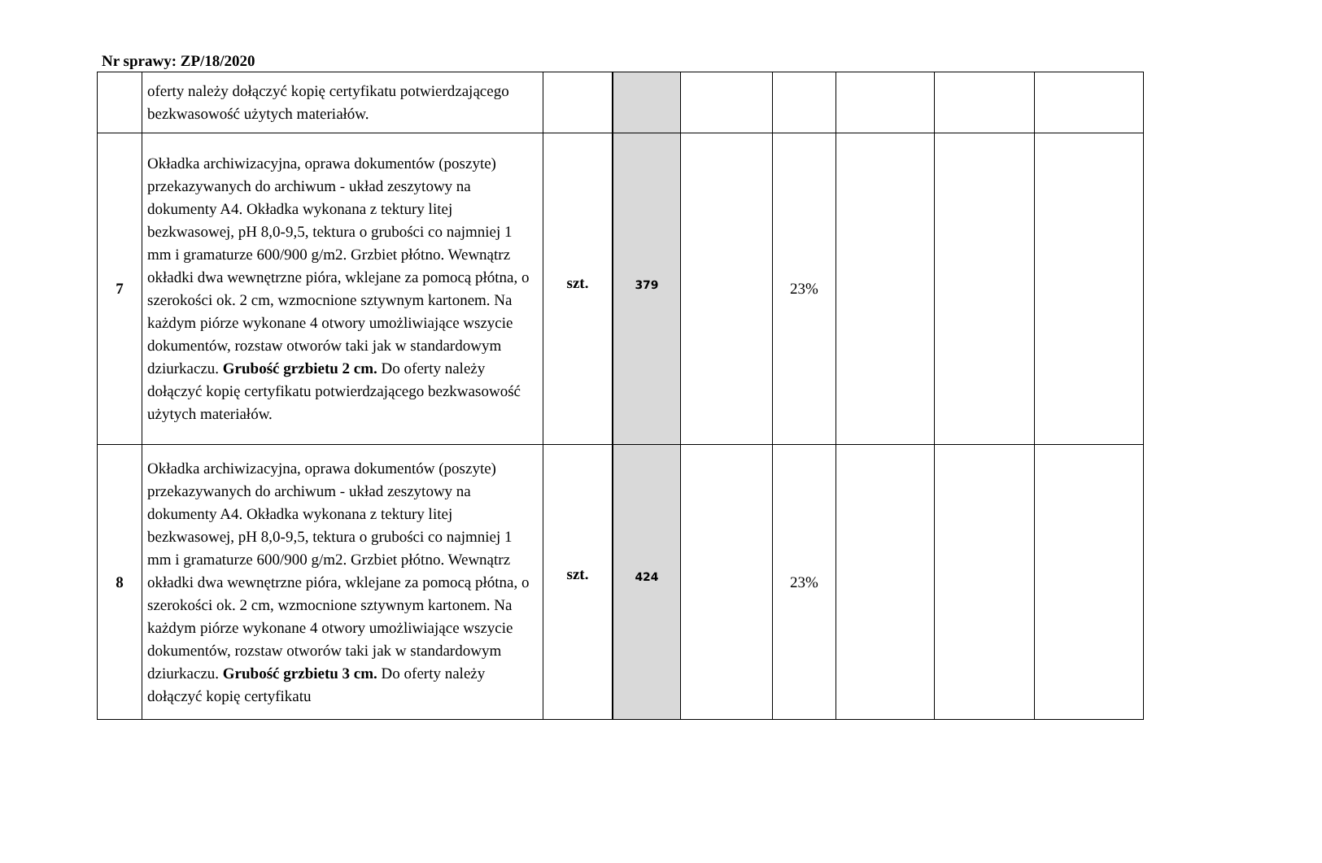Nr sprawy: ZP/18/2020
| | oferty należy dołączyć kopię certyfikatu potwierdzającego bezkwasowość użytych materiałów. | | | | | | | |
| 7 | Okładka archiwizacyjna, oprawa dokumentów (poszyte) przekazywanych do archiwum - układ zeszytowy na dokumenty A4. Okładka wykonana z tektury litej bezkwasowej, pH 8,0-9,5, tektura o grubości co najmniej 1 mm i gramaturze 600/900 g/m2. Grzbiet płótno. Wewnątrz okładki dwa wewnętrzne pióra, wklejane za pomocą płótna, o szerokości ok. 2 cm, wzmocnione sztywnym kartonem. Na każdym piórze wykonane 4 otwory umożliwiające wszycie dokumentów, rozstaw otworów taki jak w standardowym dziurkaczu. Grubość grzbietu 2 cm. Do oferty należy dołączyć kopię certyfikatu potwierdzającego bezkwasowość użytych materiałów. | szt. | 379 | | 23% | | | |
| 8 | Okładka archiwizacyjna, oprawa dokumentów (poszyte) przekazywanych do archiwum - układ zeszytowy na dokumenty A4. Okładka wykonana z tektury litej bezkwasowej, pH 8,0-9,5, tektura o grubości co najmniej 1 mm i gramaturze 600/900 g/m2. Grzbiet płótno. Wewnątrz okładki dwa wewnętrzne pióra, wklejane za pomocą płótna, o szerokości ok. 2 cm, wzmocnione sztywnym kartonem. Na każdym piórze wykonane 4 otwory umożliwiające wszycie dokumentów, rozstaw otworów taki jak w standardowym dziurkaczu. Grubość grzbietu 3 cm. Do oferty należy dołączyć kopię certyfikatu | szt. | 424 | | 23% | | | |